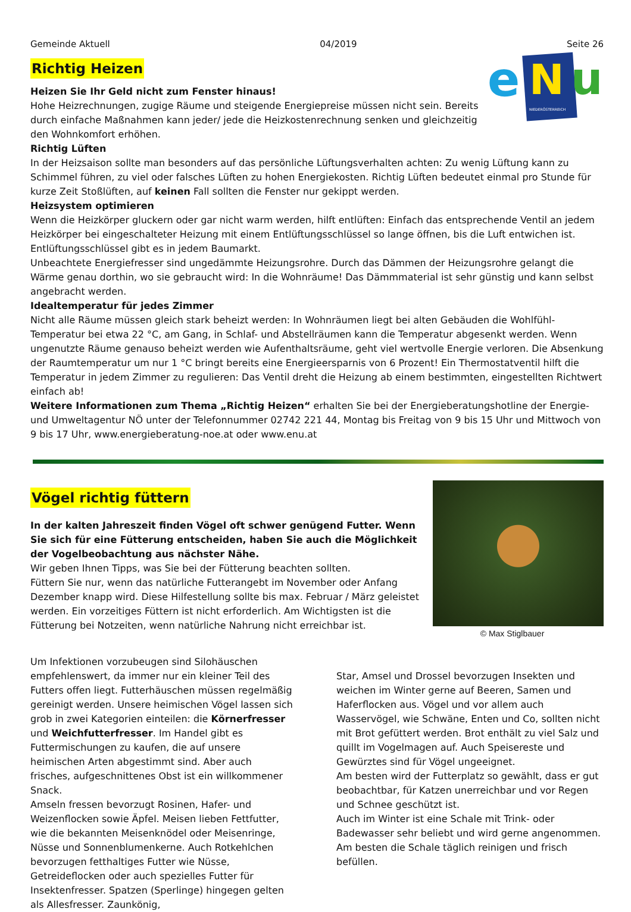Gemeinde Aktuell 04/2019 Seite 26
Richtig Heizen
Heizen Sie Ihr Geld nicht zum Fenster hinaus!
Hohe Heizrechnungen, zugige Räume und steigende Energiepreise müssen nicht sein. Bereits durch einfache Maßnahmen kann jeder/ jede die Heizkostenrechnung senken und gleichzeitig den Wohnkomfort erhöhen.
e
N
u
NIEDERÖSTERREICH
Richtig Lüften
In der Heizsaison sollte man besonders auf das persönliche Lüftungsverhalten achten: Zu wenig Lüftung kann zu Schimmel führen, zu viel oder falsches Lüften zu hohen Energiekosten. Richtig Lüften bedeutet einmal pro Stunde für kurze Zeit Stoßlüften, auf keinen Fall sollten die Fenster nur gekippt werden.
Heizsystem optimieren
Wenn die Heizkörper gluckern oder gar nicht warm werden, hilft entlüften: Einfach das entsprechende Ventil an jedem Heizkörper bei eingeschalteter Heizung mit einem Entlüftungsschlüssel so lange öffnen, bis die Luft entwichen ist. Entlüftungsschlüssel gibt es in jedem Baumarkt.
Unbeachtete Energiefresser sind ungedämmte Heizungsrohre. Durch das Dämmen der Heizungsrohre gelangt die Wärme genau dorthin, wo sie gebraucht wird: In die Wohnräume! Das Dämmmaterial ist sehr günstig und kann selbst angebracht werden.
Idealtemperatur für jedes Zimmer
Nicht alle Räume müssen gleich stark beheizt werden: In Wohnräumen liegt bei alten Gebäuden die Wohlfühl-Temperatur bei etwa 22 °C, am Gang, in Schlaf- und Abstellräumen kann die Temperatur abgesenkt werden. Wenn ungenutzte Räume genauso beheizt werden wie Aufenthaltsräume, geht viel wertvolle Energie verloren. Die Absenkung der Raumtemperatur um nur 1 °C bringt bereits eine Energieersparnis von 6 Prozent! Ein Thermostatventil hilft die Temperatur in jedem Zimmer zu regulieren: Das Ventil dreht die Heizung ab einem bestimmten, eingestellten Richtwert einfach ab!
Weitere Informationen zum Thema „Richtig Heizen“ erhalten Sie bei der Energieberatungshotline der Energie- und Umweltagentur NÖ unter der Telefonnummer 02742 221 44, Montag bis Freitag von 9 bis 15 Uhr und Mittwoch von 9 bis 17 Uhr, www.energieberatung-noe.at oder www.enu.at
Vögel richtig füttern
In der kalten Jahreszeit finden Vögel oft schwer genügend Futter. Wenn Sie sich für eine Fütterung entscheiden, haben Sie auch die Möglichkeit der Vogelbeobachtung aus nächster Nähe.
Wir geben Ihnen Tipps, was Sie bei der Fütterung beachten sollten.
Füttern Sie nur, wenn das natürliche Futterangebt im November oder Anfang Dezember knapp wird. Diese Hilfestellung sollte bis max. Februar / März geleistet werden. Ein vorzeitiges Füttern ist nicht erforderlich. Am Wichtigsten ist die Fütterung bei Notzeiten, wenn natürliche Nahrung nicht erreichbar ist.
© Max Stiglbauer
Um Infektionen vorzubeugen sind Silohäuschen empfehlenswert, da immer nur ein kleiner Teil des Futters offen liegt. Futterhäuschen müssen regelmäßig gereinigt werden. Unsere heimischen Vögel lassen sich grob in zwei Kategorien einteilen: die Körnerfresser und Weichfutterfresser. Im Handel gibt es Futtermischungen zu kaufen, die auf unsere heimischen Arten abgestimmt sind. Aber auch frisches, aufgeschnittenes Obst ist ein willkommener Snack.
Amseln fressen bevorzugt Rosinen, Hafer- und Weizenflocken sowie Äpfel. Meisen lieben Fettfutter, wie die bekannten Meisenknödel oder Meisenringe, Nüsse und Sonnenblumenkerne. Auch Rotkehlchen bevorzugen fetthaltiges Futter wie Nüsse, Getreideflocken oder auch spezielles Futter für Insektenfresser. Spatzen (Sperlinge) hingegen gelten als Allesfresser. Zaunkönig,
Star, Amsel und Drossel bevorzugen Insekten und weichen im Winter gerne auf Beeren, Samen und Haferflocken aus. Vögel und vor allem auch Wasservögel, wie Schwäne, Enten und Co, sollten nicht mit Brot gefüttert werden. Brot enthält zu viel Salz und quillt im Vogelmagen auf. Auch Speisereste und Gewürztes sind für Vögel ungeeignet.
Am besten wird der Futterplatz so gewählt, dass er gut beobachtbar, für Katzen unerreichbar und vor Regen und Schnee geschützt ist.
Auch im Winter ist eine Schale mit Trink- oder Badewasser sehr beliebt und wird gerne angenommen. Am besten die Schale täglich reinigen und frisch befüllen.